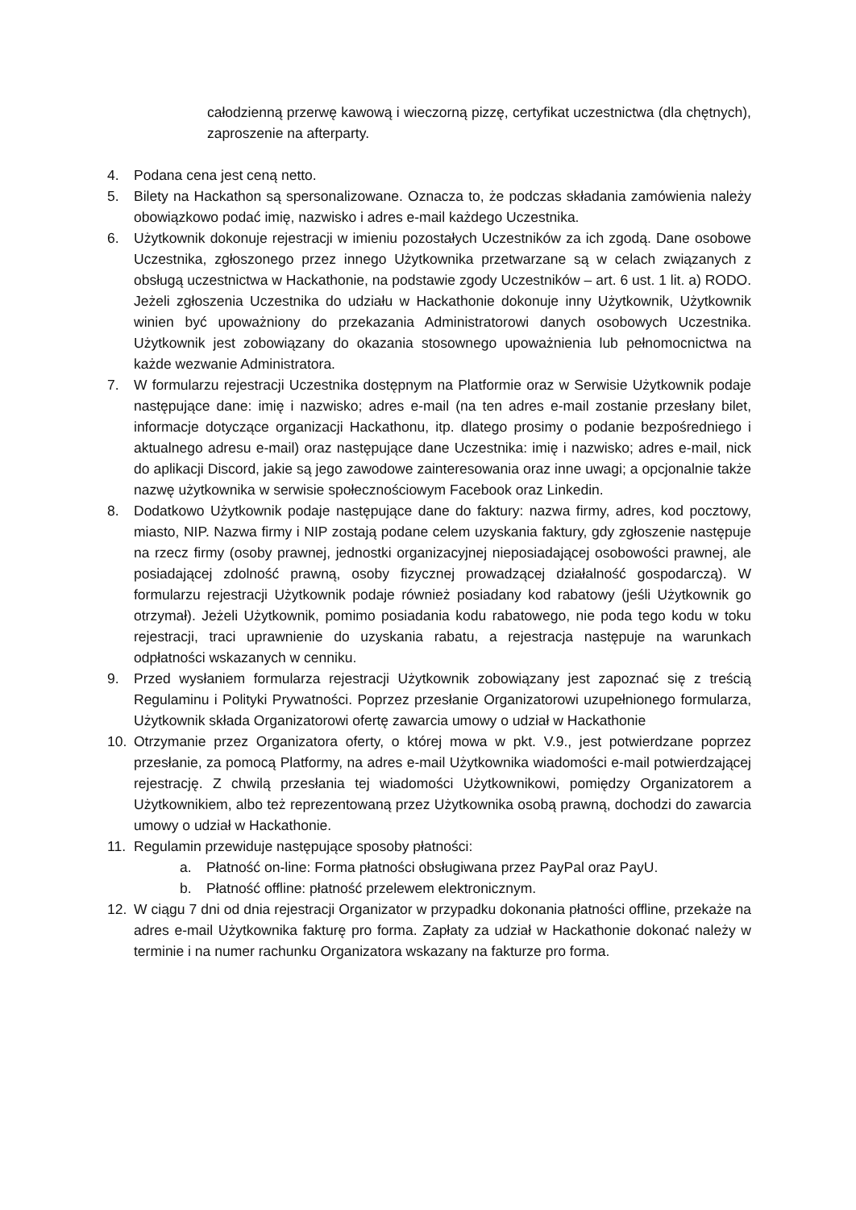całodzienną przerwę kawową i wieczorną pizzę, certyfikat uczestnictwa (dla chętnych), zaproszenie na afterparty.
4. Podana cena jest ceną netto.
5. Bilety na Hackathon są spersonalizowane. Oznacza to, że podczas składania zamówienia należy obowiązkowo podać imię, nazwisko i adres e-mail każdego Uczestnika.
6. Użytkownik dokonuje rejestracji w imieniu pozostałych Uczestników za ich zgodą. Dane osobowe Uczestnika, zgłoszonego przez innego Użytkownika przetwarzane są w celach związanych z obsługą uczestnictwa w Hackathonie, na podstawie zgody Uczestników – art. 6 ust. 1 lit. a) RODO. Jeżeli zgłoszenia Uczestnika do udziału w Hackathonie dokonuje inny Użytkownik, Użytkownik winien być upoważniony do przekazania Administratorowi danych osobowych Uczestnika. Użytkownik jest zobowiązany do okazania stosownego upoważnienia lub pełnomocnictwa na każde wezwanie Administratora.
7. W formularzu rejestracji Uczestnika dostępnym na Platformie oraz w Serwisie Użytkownik podaje następujące dane: imię i nazwisko; adres e-mail (na ten adres e-mail zostanie przesłany bilet, informacje dotyczące organizacji Hackathonu, itp. dlatego prosimy o podanie bezpośredniego i aktualnego adresu e-mail) oraz następujące dane Uczestnika: imię i nazwisko; adres e-mail, nick do aplikacji Discord, jakie są jego zawodowe zainteresowania oraz inne uwagi; a opcjonalnie także nazwę użytkownika w serwisie społecznościowym Facebook oraz Linkedin.
8. Dodatkowo Użytkownik podaje następujące dane do faktury: nazwa firmy, adres, kod pocztowy, miasto, NIP. Nazwa firmy i NIP zostają podane celem uzyskania faktury, gdy zgłoszenie następuje na rzecz firmy (osoby prawnej, jednostki organizacyjnej nieposiadającej osobowości prawnej, ale posiadającej zdolność prawną, osoby fizycznej prowadzącej działalność gospodarczą). W formularzu rejestracji Użytkownik podaje również posiadany kod rabatowy (jeśli Użytkownik go otrzymał). Jeżeli Użytkownik, pomimo posiadania kodu rabatowego, nie poda tego kodu w toku rejestracji, traci uprawnienie do uzyskania rabatu, a rejestracja następuje na warunkach odpłatności wskazanych w cenniku.
9. Przed wysłaniem formularza rejestracji Użytkownik zobowiązany jest zapoznać się z treścią Regulaminu i Polityki Prywatności. Poprzez przesłanie Organizatorowi uzupełnionego formularza, Użytkownik składa Organizatorowi ofertę zawarcia umowy o udział w Hackathonie
10. Otrzymanie przez Organizatora oferty, o której mowa w pkt. V.9., jest potwierdzane poprzez przesłanie, za pomocą Platformy, na adres e-mail Użytkownika wiadomości e-mail potwierdzającej rejestrację. Z chwilą przesłania tej wiadomości Użytkownikowi, pomiędzy Organizatorem a Użytkownikiem, albo też reprezentowaną przez Użytkownika osobą prawną, dochodzi do zawarcia umowy o udział w Hackathonie.
11. Regulamin przewiduje następujące sposoby płatności:
a. Płatność on-line: Forma płatności obsługiwana przez PayPal oraz PayU.
b. Płatność offline: płatność przelewem elektronicznym.
12. W ciągu 7 dni od dnia rejestracji Organizator w przypadku dokonania płatności offline, przekaże na adres e-mail Użytkownika fakturę pro forma. Zapłaty za udział w Hackathonie dokonać należy w terminie i na numer rachunku Organizatora wskazany na fakturze pro forma.